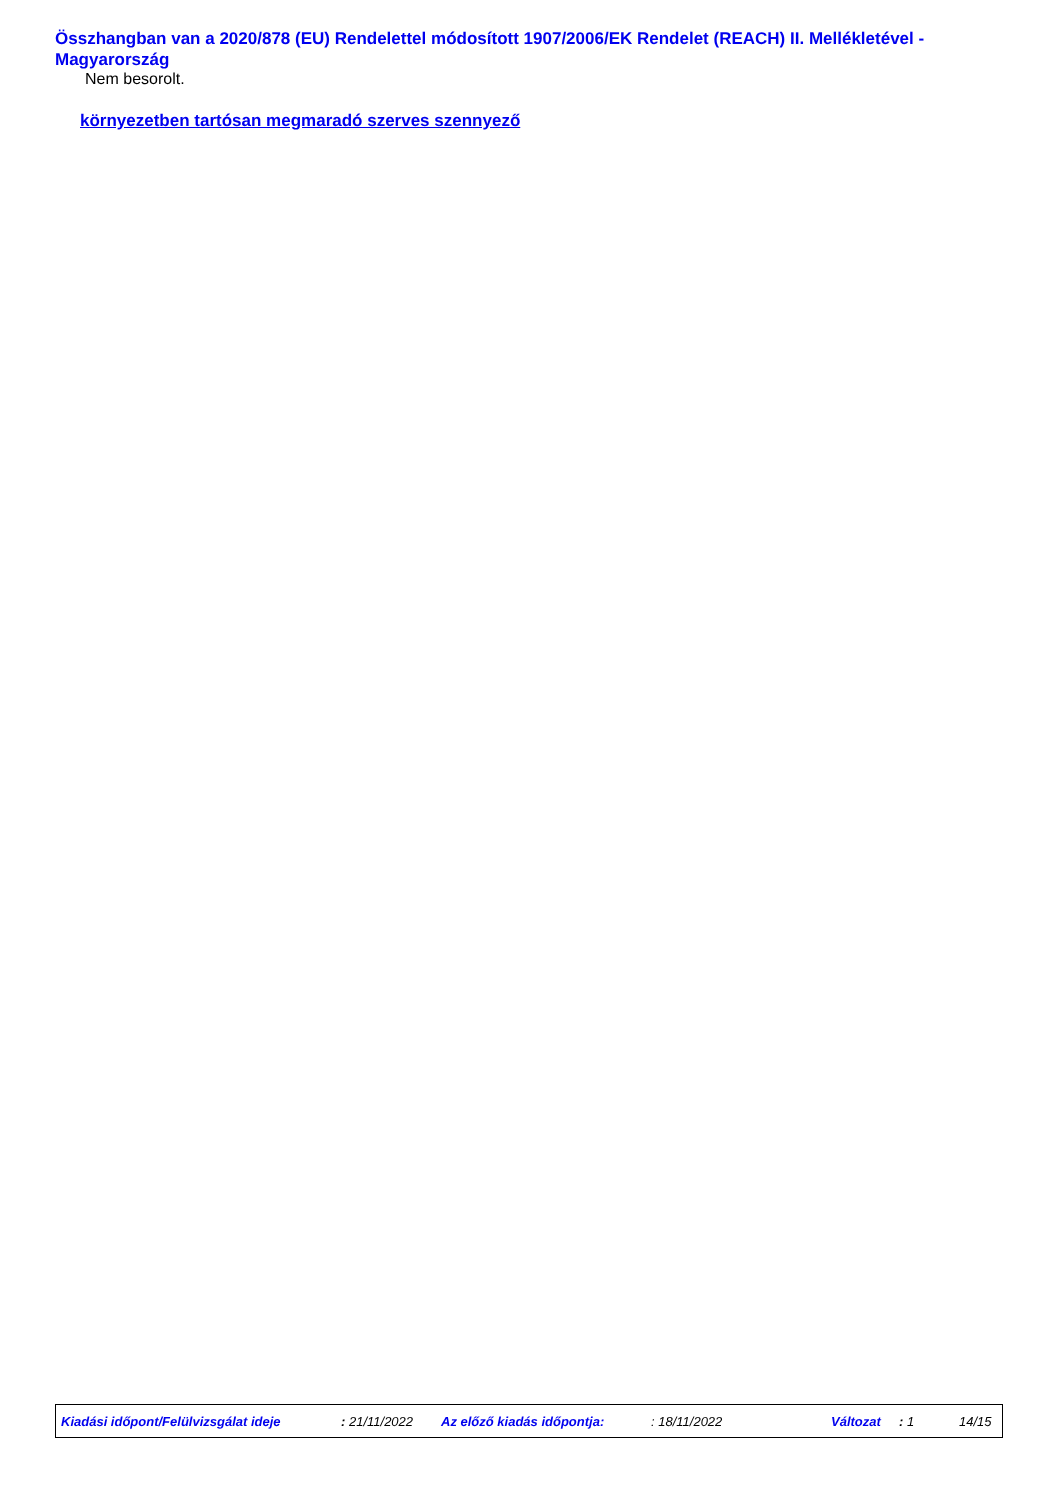Összhangban van a 2020/878 (EU) Rendelettel módosított 1907/2006/EK Rendelet (REACH) II. Mellékletével - Magyarország
Nem besorolt.
környezetben tartósan megmaradó szerves szennyező
Kiadási időpont/Felülvizsgálat ideje : 21/11/2022 Az előző kiadás időpontja: : 18/11/2022 Változat : 1 14/15